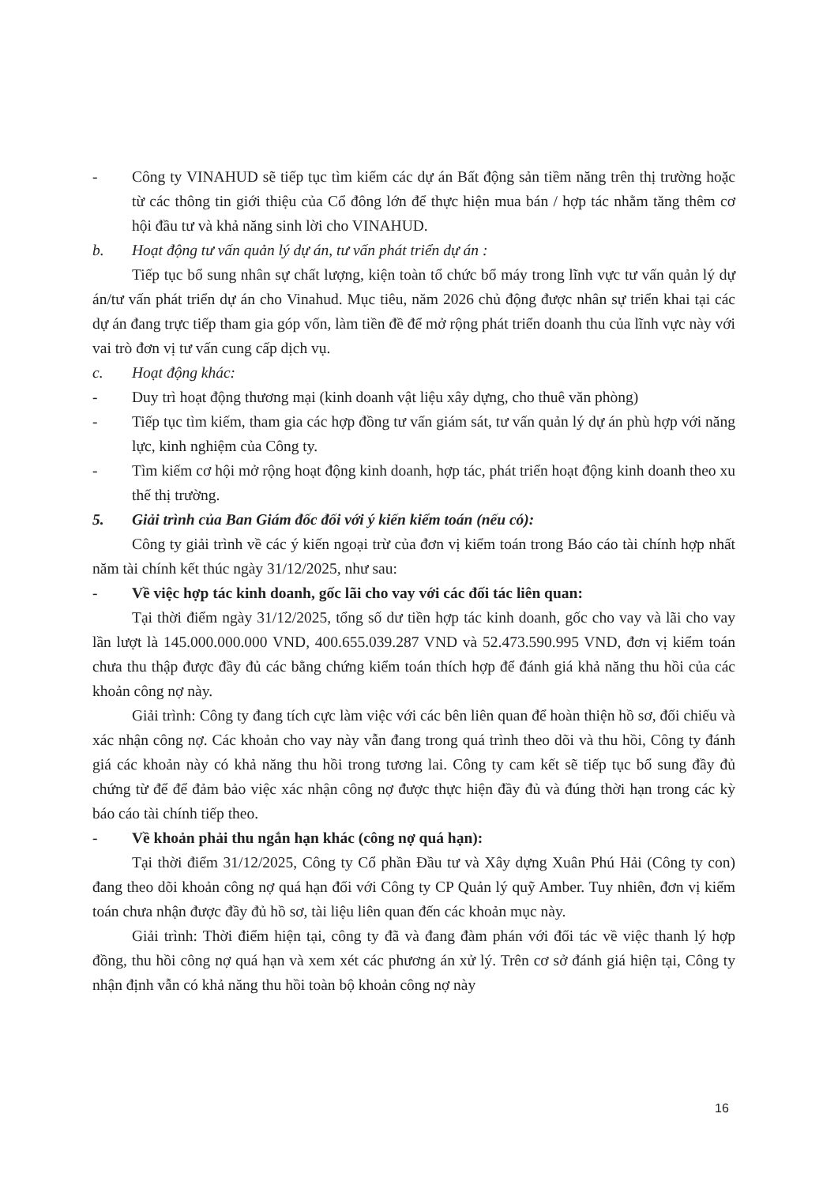- Công ty VINAHUD sẽ tiếp tục tìm kiếm các dự án Bất động sản tiềm năng trên thị trường hoặc từ các thông tin giới thiệu của Cổ đông lớn để thực hiện mua bán / hợp tác nhằm tăng thêm cơ hội đầu tư và khả năng sinh lời cho VINAHUD.
b. Hoạt động tư vấn quản lý dự án, tư vấn phát triển dự án :
Tiếp tục bổ sung nhân sự chất lượng, kiện toàn tổ chức bổ máy trong lĩnh vực tư vấn quản lý dự án/tư vấn phát triển dự án cho Vinahud. Mục tiêu, năm 2026 chủ động được nhân sự triển khai tại các dự án đang trực tiếp tham gia góp vốn, làm tiền đề để mở rộng phát triển doanh thu của lĩnh vực này với vai trò đơn vị tư vấn cung cấp dịch vụ.
c. Hoạt động khác:
- Duy trì hoạt động thương mại (kinh doanh vật liệu xây dựng, cho thuê văn phòng)
- Tiếp tục tìm kiếm, tham gia các hợp đồng tư vấn giám sát, tư vấn quản lý dự án phù hợp với năng lực, kinh nghiệm của Công ty.
- Tìm kiếm cơ hội mở rộng hoạt động kinh doanh, hợp tác, phát triển hoạt động kinh doanh theo xu thế thị trường.
5. Giải trình của Ban Giám đốc đối với ý kiến kiểm toán (nếu có):
Công ty giải trình về các ý kiến ngoại trừ của đơn vị kiểm toán trong Báo cáo tài chính hợp nhất năm tài chính kết thúc ngày 31/12/2025, như sau:
- Về việc hợp tác kinh doanh, gốc lãi cho vay với các đối tác liên quan:
Tại thời điểm ngày 31/12/2025, tổng số dư tiền hợp tác kinh doanh, gốc cho vay và lãi cho vay lần lượt là 145.000.000.000 VND, 400.655.039.287 VND và 52.473.590.995 VND, đơn vị kiểm toán chưa thu thập được đầy đủ các bằng chứng kiểm toán thích hợp để đánh giá khả năng thu hồi của các khoản công nợ này.
Giải trình: Công ty đang tích cực làm việc với các bên liên quan để hoàn thiện hồ sơ, đối chiếu và xác nhận công nợ. Các khoản cho vay này vẫn đang trong quá trình theo dõi và thu hồi, Công ty đánh giá các khoản này có khả năng thu hồi trong tương lai. Công ty cam kết sẽ tiếp tục bổ sung đầy đủ chứng từ để để đảm bảo việc xác nhận công nợ được thực hiện đầy đủ và đúng thời hạn trong các kỳ báo cáo tài chính tiếp theo.
- Về khoản phải thu ngắn hạn khác (công nợ quá hạn):
Tại thời điểm 31/12/2025, Công ty Cổ phần Đầu tư và Xây dựng Xuân Phú Hải (Công ty con) đang theo dõi khoản công nợ quá hạn đối với Công ty CP Quản lý quỹ Amber. Tuy nhiên, đơn vị kiểm toán chưa nhận được đầy đủ hồ sơ, tài liệu liên quan đến các khoản mục này.
Giải trình: Thời điểm hiện tại, công ty đã và đang đàm phán với đối tác về việc thanh lý hợp đồng, thu hồi công nợ quá hạn và xem xét các phương án xử lý. Trên cơ sở đánh giá hiện tại, Công ty nhận định vẫn có khả năng thu hồi toàn bộ khoản công nợ này
16